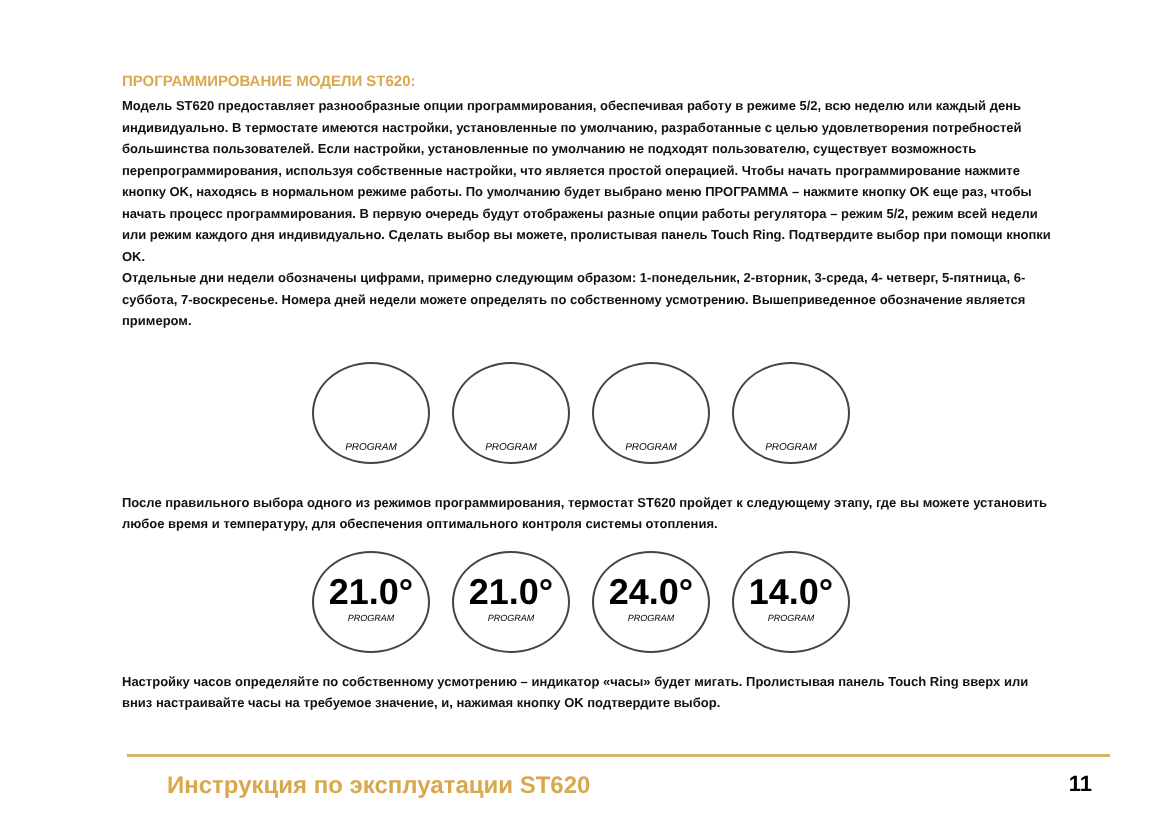ПРОГРАММИРОВАНИЕ МОДЕЛИ ST620:
Модель ST620 предоставляет разнообразные опции программирования, обеспечивая работу в режиме 5/2, всю неделю или каждый день индивидуально. В термостате имеются настройки, установленные по умолчанию, разработанные с целью удовлетворения потребностей большинства пользователей. Если настройки, установленные по умолчанию не подходят пользователю, существует возможность перепрограммирования, используя собственные настройки, что является простой операцией. Чтобы начать программирование нажмите кнопку OK, находясь в нормальном режиме работы. По умолчанию будет выбрано меню ПРОГРАММА – нажмите кнопку OK еще раз, чтобы начать процесс программирования. В первую очередь будут отображены разные опции работы регулятора – режим 5/2, режим всей недели или режим каждого дня индивидуально. Сделать выбор вы можете, пролистывая панель Touch Ring. Подтвердите выбор при помощи кнопки OK.
Отдельные дни недели обозначены цифрами, примерно следующим образом: 1-понедельник, 2-вторник, 3-среда, 4- четверг, 5-пятница, 6-суббота, 7-воскресенье. Номера дней недели можете определять по собственному усмотрению. Вышеприведенное обозначение является примером.
PROGRAM PROGRAM PROGRAM PROGRAM
После правильного выбора одного из режимов программирования, термостат ST620 пройдет к следующему этапу, где вы можете установить любое время и температуру, для обеспечения оптимального контроля системы отопления.
21.0°
PROGRAM
21.0°
PROGRAM
24.0°
PROGRAM
14.0°
PROGRAM
Настройку часов определяйте по собственному усмотрению – индикатор «часы» будет мигать. Пролистывая панель Touch Ring вверх или вниз настраивайте часы на требуемое значение, и, нажимая кнопку OK подтвердите выбор.
Инструкция по эксплуатации ST620 11